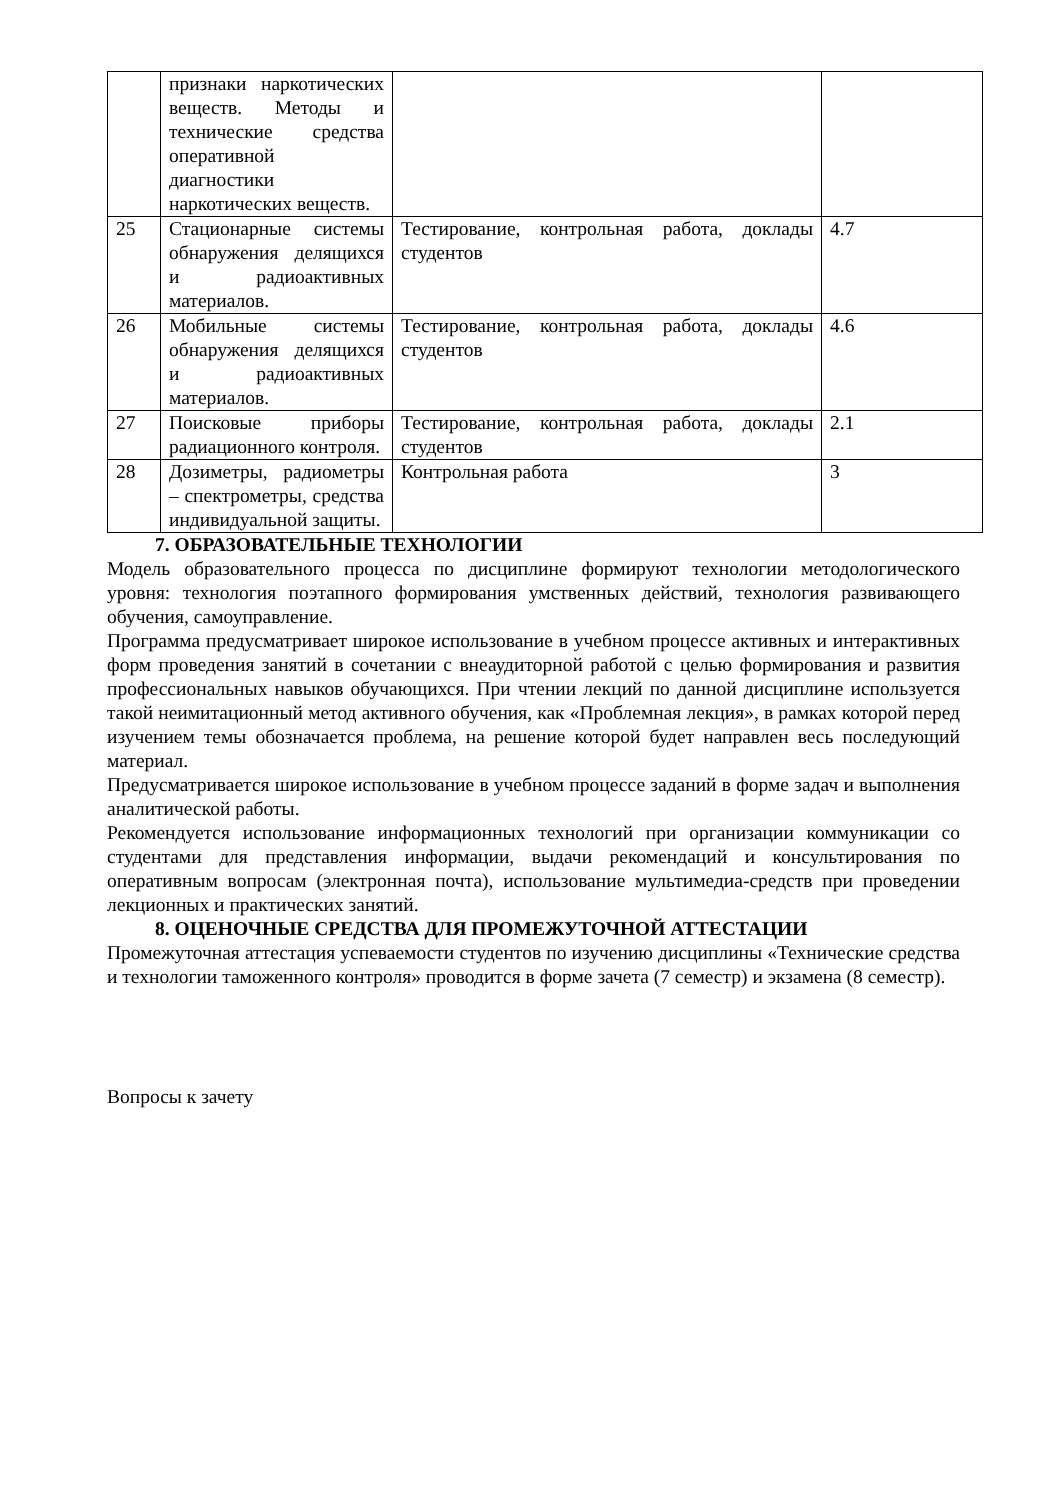| | признаки наркотических веществ. Методы и технические средства оперативной диагностики наркотических веществ. | | |
| 25 | Стационарные системы обнаружения делящихся и радиоактивных материалов. | Тестирование, контрольная работа, доклады студентов | 4.7 |
| 26 | Мобильные системы обнаружения делящихся и радиоактивных материалов. | Тестирование, контрольная работа, доклады студентов | 4.6 |
| 27 | Поисковые приборы радиационного контроля. | Тестирование, контрольная работа, доклады студентов | 2.1 |
| 28 | Дозиметры, радиометры – спектрометры, средства индивидуальной защиты. | Контрольная работа | 3 |
7. ОБРАЗОВАТЕЛЬНЫЕ ТЕХНОЛОГИИ
Модель образовательного процесса по дисциплине формируют технологии методологического уровня: технология поэтапного формирования умственных действий, технология развивающего обучения, самоуправление.
Программа предусматривает широкое использование в учебном процессе активных и интерактивных форм проведения занятий в сочетании с внеаудиторной работой с целью формирования и развития профессиональных навыков обучающихся. При чтении лекций по данной дисциплине используется такой неимитационный метод активного обучения, как «Проблемная лекция», в рамках которой перед изучением темы обозначается проблема, на решение которой будет направлен весь последующий материал.
Предусматривается широкое использование в учебном процессе заданий в форме задач и выполнения аналитической работы.
Рекомендуется использование информационных технологий при организации коммуникации со студентами для представления информации, выдачи рекомендаций и консультирования по оперативным вопросам (электронная почта), использование мультимедиа-средств при проведении лекционных и практических занятий.
8. ОЦЕНОЧНЫЕ СРЕДСТВА ДЛЯ ПРОМЕЖУТОЧНОЙ АТТЕСТАЦИИ
Промежуточная аттестация успеваемости студентов по изучению дисциплины «Технические средства и технологии таможенного контроля» проводится в форме зачета (7 семестр) и экзамена (8 семестр).
Вопросы к зачету